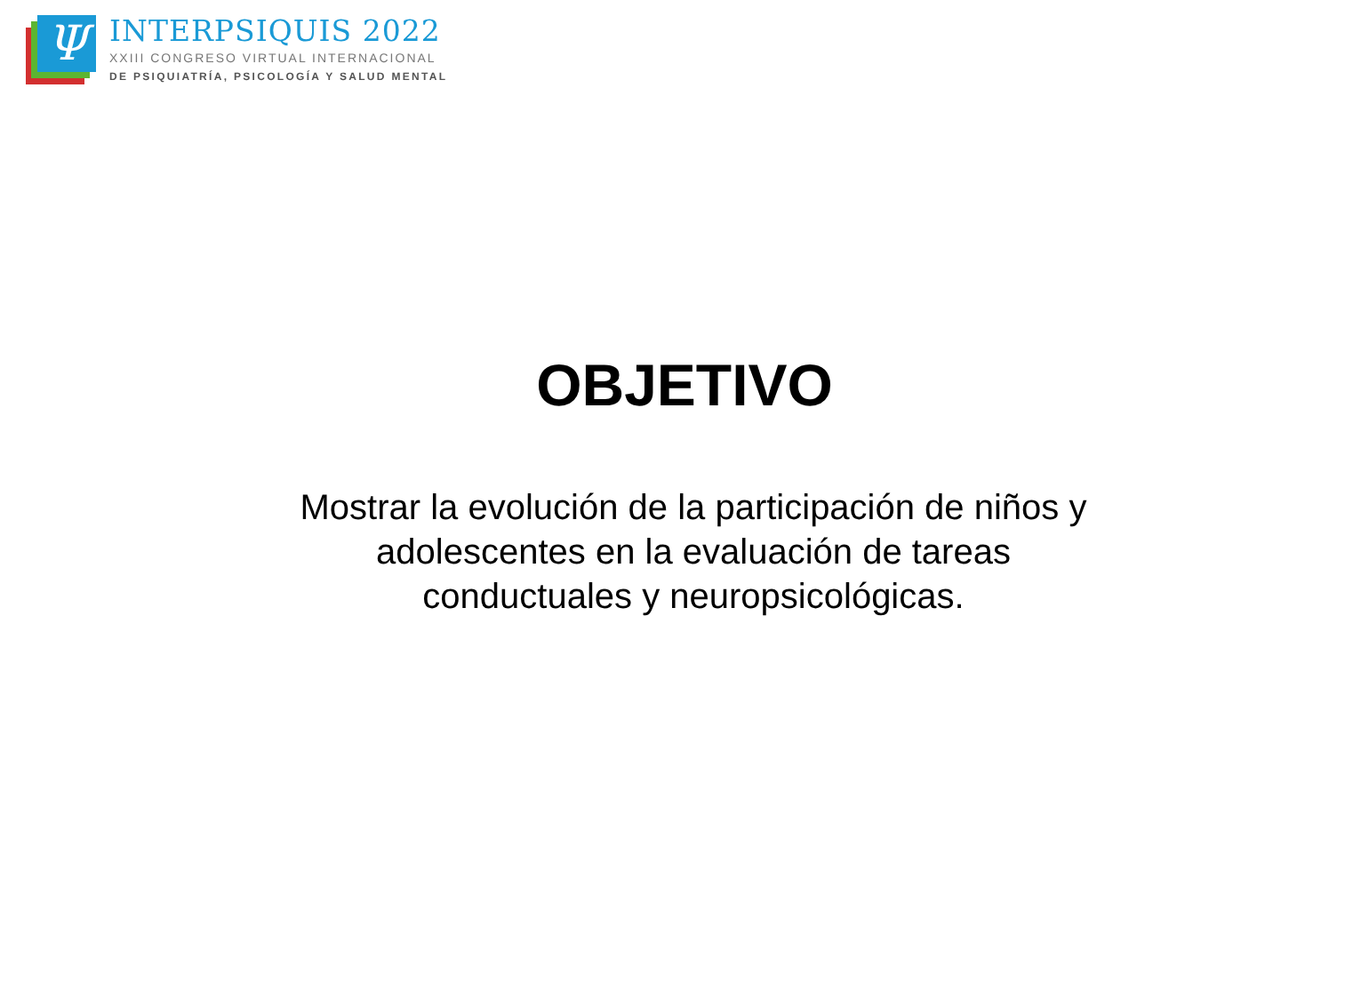Ψ
INTERPSIQUIS 2022
XXIII CONGRESO VIRTUAL INTERNACIONAL
DE PSIQUIATRÍA, PSICOLOGÍA Y SALUD MENTAL
OBJETIVO
Mostrar la evolución de la participación de niños y adolescentes en la evaluación de tareas conductuales y neuropsicológicas.